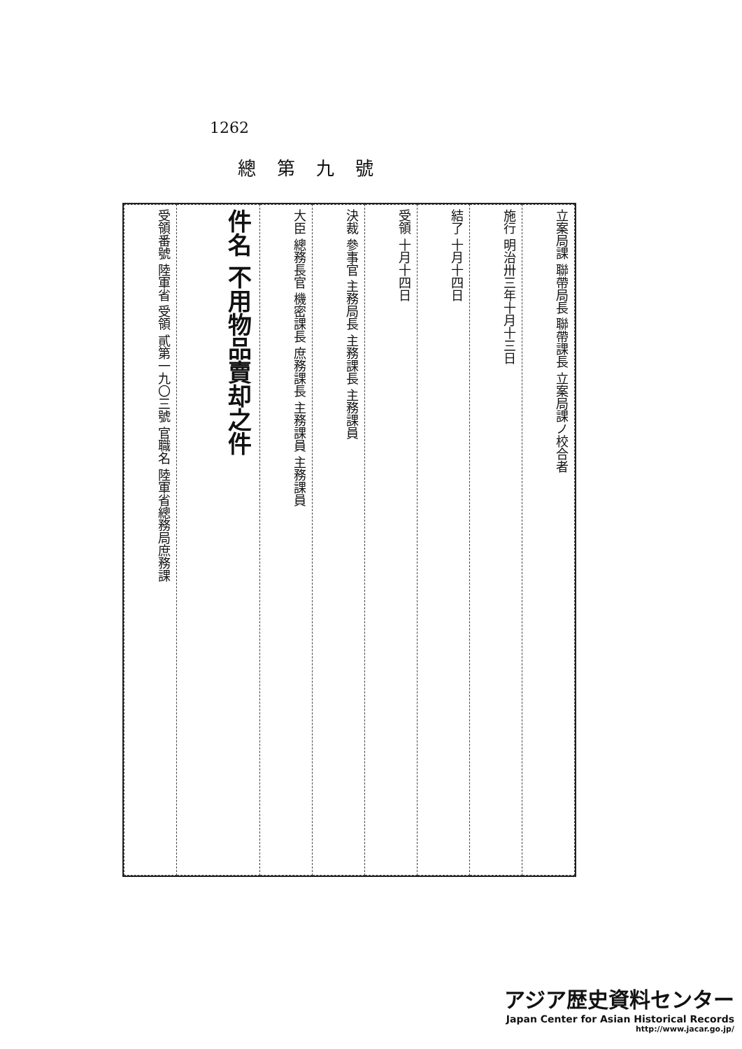1262
總第九號
| 受領番號 陸軍省 受領 貳第一九〇三號 官職名 陸軍省總務局庶務課 | 件名 不用物品賣却之件 | 大臣 總務長官 機密課長 庶務課長 主務課員 主務課員 | 決裁 參事官 主務局長 主務課長 主務課員 | 受領 十月十四日 | 結了 十月十四日 | 施行 明治卅三年十月十三日 | 立案局課 聯帶局長 聯帶課長 立案局課ノ校合者 |
アジア歴史資料センター
Japan Center for Asian Historical Records
http://www.jacar.go.jp/